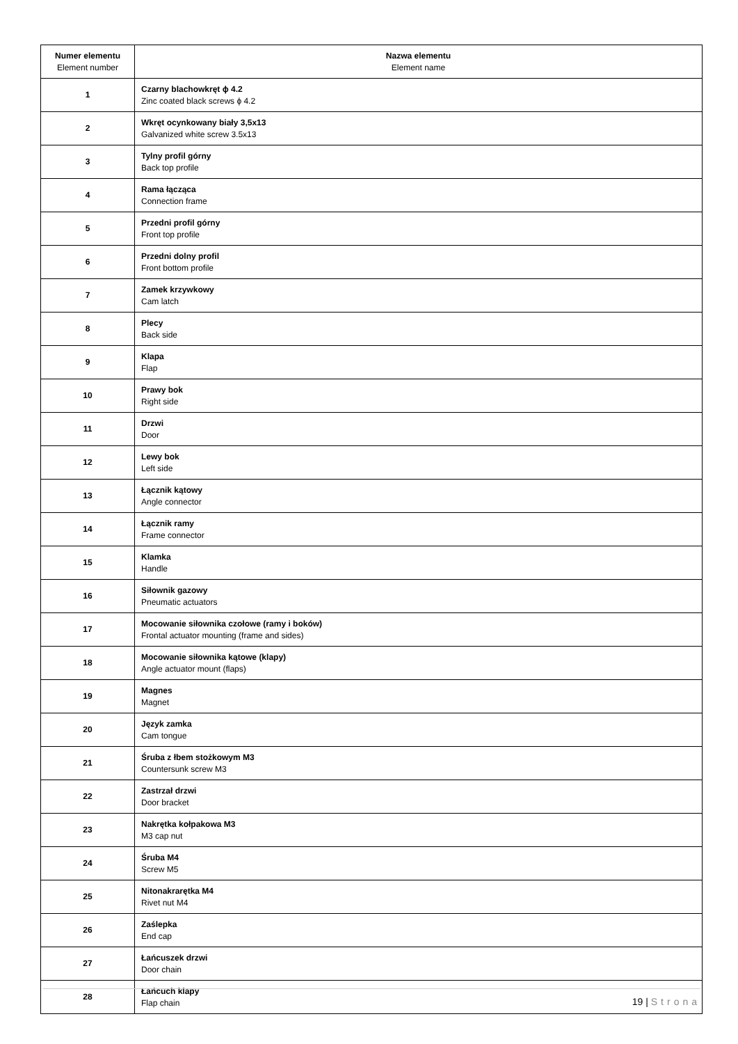| Numer elementu Element number | Nazwa elementu Element name |
| --- | --- |
| 1 | Czarny blachowkręt ϕ 4.2 Zinc coated black screws ϕ 4.2 |
| 2 | Wkręt ocynkowany biały 3,5x13 Galvanized white screw 3.5x13 |
| 3 | Tylny profil górny Back top profile |
| 4 | Rama łącząca Connection frame |
| 5 | Przedni profil górny Front top profile |
| 6 | Przedni dolny profil Front bottom profile |
| 7 | Zamek krzywkowy Cam latch |
| 8 | Plecy Back side |
| 9 | Klapa Flap |
| 10 | Prawy bok Right side |
| 11 | Drzwi Door |
| 12 | Lewy bok Left side |
| 13 | Łącznik kątowy Angle connector |
| 14 | Łącznik ramy Frame connector |
| 15 | Klamka Handle |
| 16 | Siłownik gazowy Pneumatic actuators |
| 17 | Mocowanie siłownika czołowe (ramy i boków) Frontal actuator mounting (frame and sides) |
| 18 | Mocowanie siłownika kątowe (klapy) Angle actuator mount (flaps) |
| 19 | Magnes Magnet |
| 20 | Język zamka Cam tongue |
| 21 | Śruba z łbem stożkowym M3 Countersunk screw M3 |
| 22 | Zastrzał drzwi Door bracket |
| 23 | Nakrętka kołpakowa M3 M3 cap nut |
| 24 | Śruba M4 Screw M5 |
| 25 | Nitonakrarętka M4 Rivet nut M4 |
| 26 | Zaślepka End cap |
| 27 | Łańcuszek drzwi Door chain |
| 28 | Łańcuch klapy Flap chain |
19 | Strona